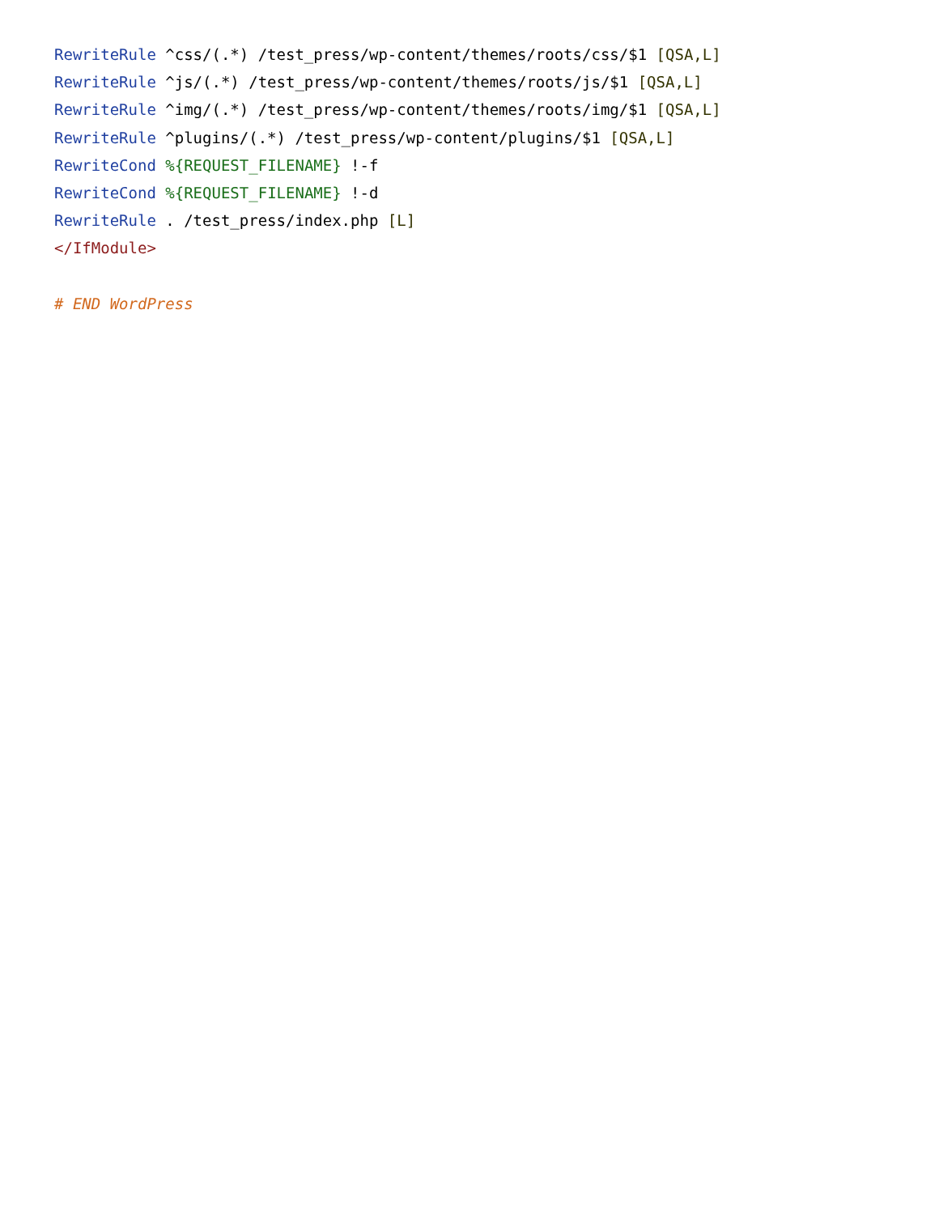RewriteRule ^css/(.*) /test_press/wp-content/themes/roots/css/$1 [QSA,L]
RewriteRule ^js/(.*) /test_press/wp-content/themes/roots/js/$1 [QSA,L]
RewriteRule ^img/(.*) /test_press/wp-content/themes/roots/img/$1 [QSA,L]
RewriteRule ^plugins/(.*) /test_press/wp-content/plugins/$1 [QSA,L]
RewriteCond %{REQUEST_FILENAME} !-f
RewriteCond %{REQUEST_FILENAME} !-d
RewriteRule . /test_press/index.php [L]
</IfModule>

# END WordPress